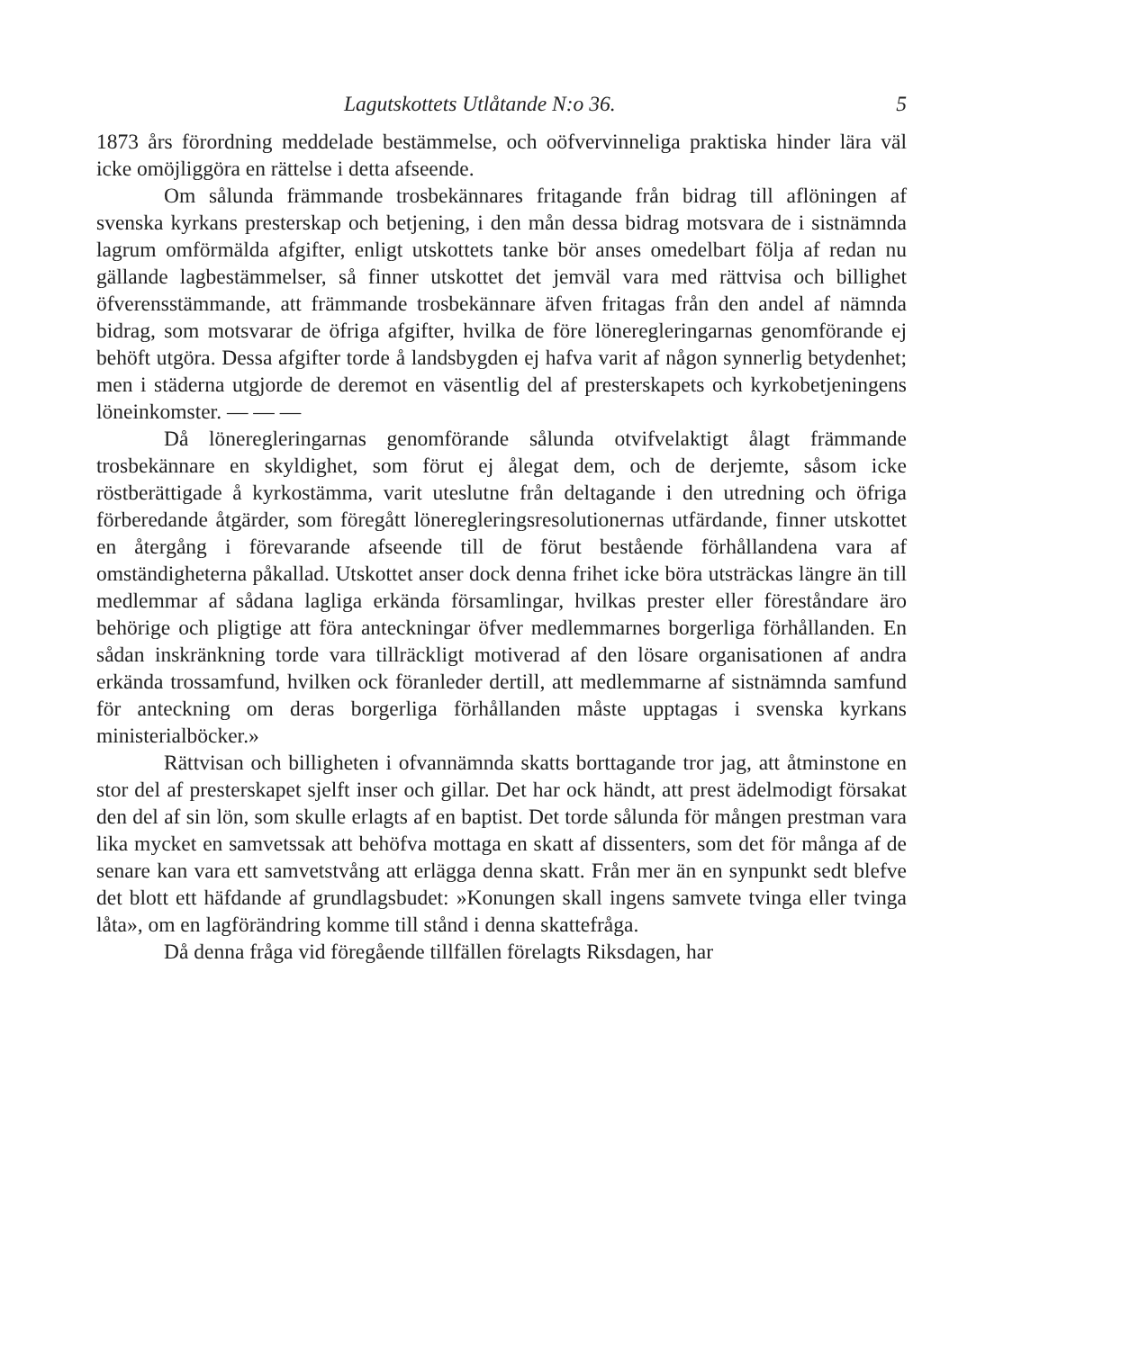Lagutskottets Utlåtande N:o 36. 5
1873 års förordning meddelade bestämmelse, och oöfvervinneliga praktiska hinder lära väl icke omöjliggöra en rättelse i detta afseende.
Om sålunda främmande trosbekännares fritagande från bidrag till aflöningen af svenska kyrkans presterskap och betjening, i den mån dessa bidrag motsvara de i sistnämnda lagrum omförmälda afgifter, enligt utskottets tanke bör anses omedelbart följa af redan nu gällande lagbestämmelser, så finner utskottet det jemväl vara med rättvisa och billighet öfverensstämmande, att främmande trosbekännare äfven fritagas från den andel af nämnda bidrag, som motsvarar de öfriga afgifter, hvilka de före löneregleringarnas genomförande ej behöft utgöra. Dessa afgifter torde å landsbygden ej hafva varit af någon synnerlig betydenhet; men i städerna utgjorde de deremot en väsentlig del af presterskapets och kyrkobetjeningens löneinkomster. — — —
Då löneregleringarnas genomförande sålunda otvifvelaktigt ålagt främmande trosbekännare en skyldighet, som förut ej ålegat dem, och de derjemte, såsom icke röstberättigade å kyrkostämma, varit uteslutne från deltagande i den utredning och öfriga förberedande åtgärder, som föregått löneregleringsresolutionernas utfärdande, finner utskottet en återgång i förevarande afseende till de förut bestående förhållandena vara af omständigheterna påkallad. Utskottet anser dock denna frihet icke böra utsträckas längre än till medlemmar af sådana lagliga erkända församlingar, hvilkas prester eller föreståndare äro behörige och pligtige att föra anteckningar öfver medlemmarnes borgerliga förhållanden. En sådan inskränkning torde vara tillräckligt motiverad af den lösare organisationen af andra erkända trossamfund, hvilken ock föranleder dertill, att medlemmarne af sistnämnda samfund för anteckning om deras borgerliga förhållanden måste upptagas i svenska kyrkans ministerialböcker.»
Rättvisan och billigheten i ofvannämnda skatts borttagande tror jag, att åtminstone en stor del af presterskapet sjelft inser och gillar. Det har ock händt, att prest ädelmodigt försakat den del af sin lön, som skulle erlagts af en baptist. Det torde sålunda för mången prestman vara lika mycket en samvetssak att behöfva mottaga en skatt af dissenters, som det för många af de senare kan vara ett samvetstvång att erlägga denna skatt. Från mer än en synpunkt sedt blefve det blott ett häfdande af grundlagsbudet: »Konungen skall ingens samvete tvinga eller tvinga låta», om en lagförändring komme till stånd i denna skattefråga.
Då denna fråga vid föregående tillfällen förelagts Riksdagen, har